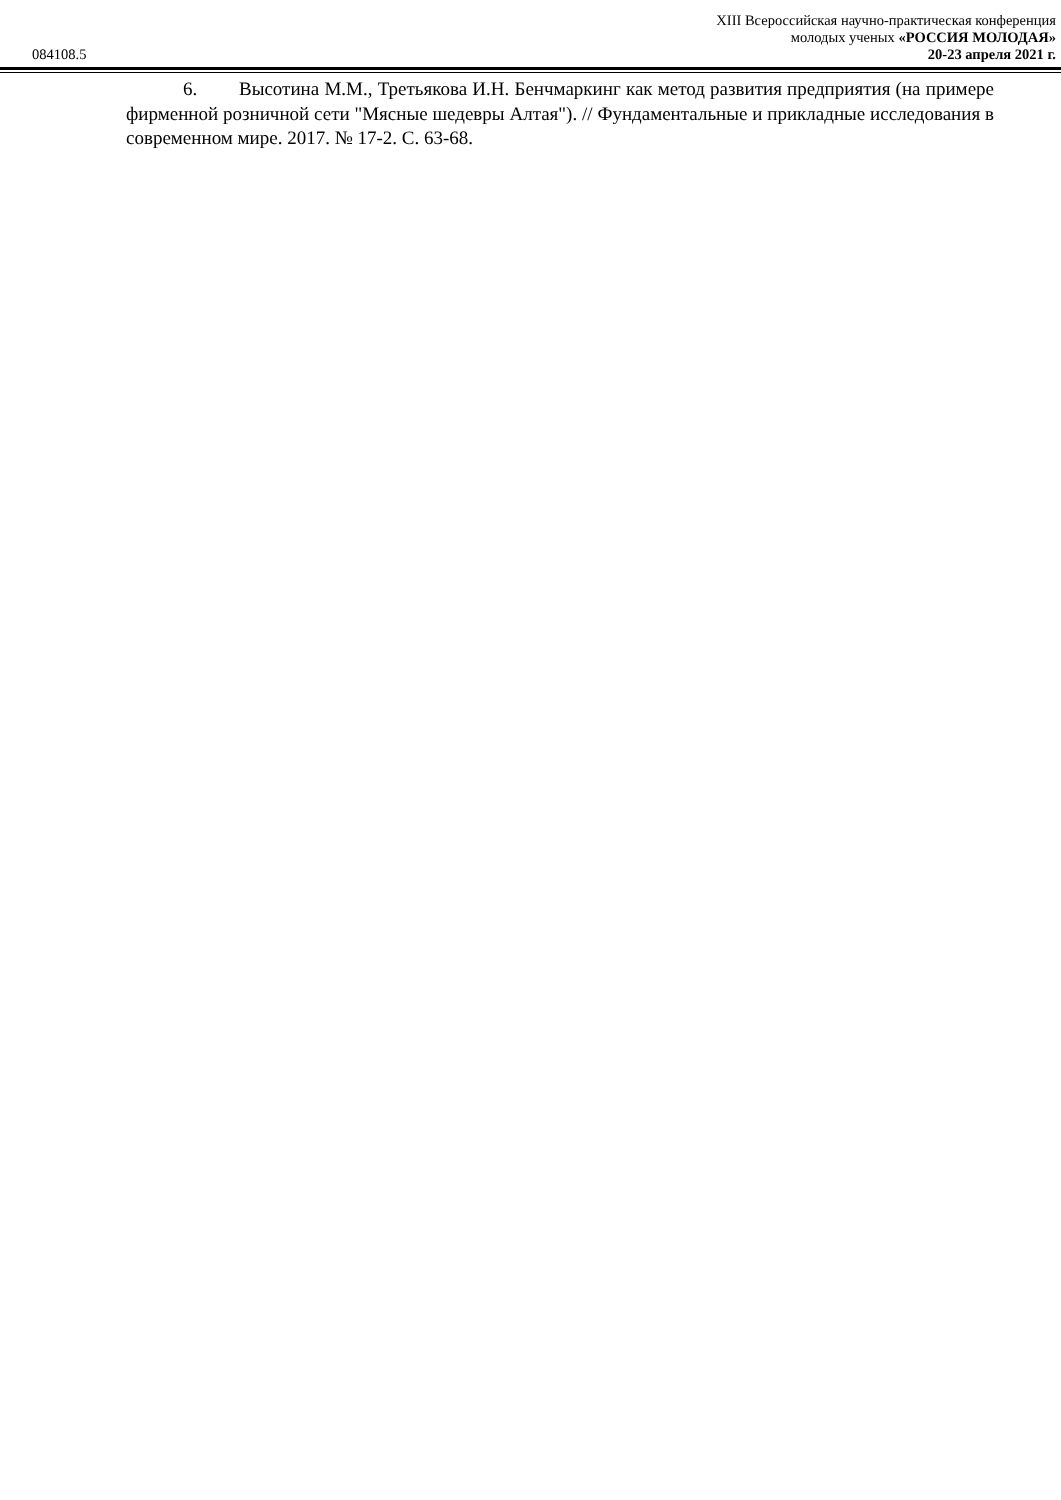XIII Всероссийская научно-практическая конференция
молодых ученых «РОССИЯ МОЛОДАЯ»
084108.5 20-23 апреля 2021 г.
6. Высотина М.М., Третьякова И.Н. Бенчмаркинг как метод развития предприятия (на примере фирменной розничной сети "Мясные шедевры Алтая"). // Фундаментальные и прикладные исследования в современном мире. 2017. № 17-2. С. 63-68.